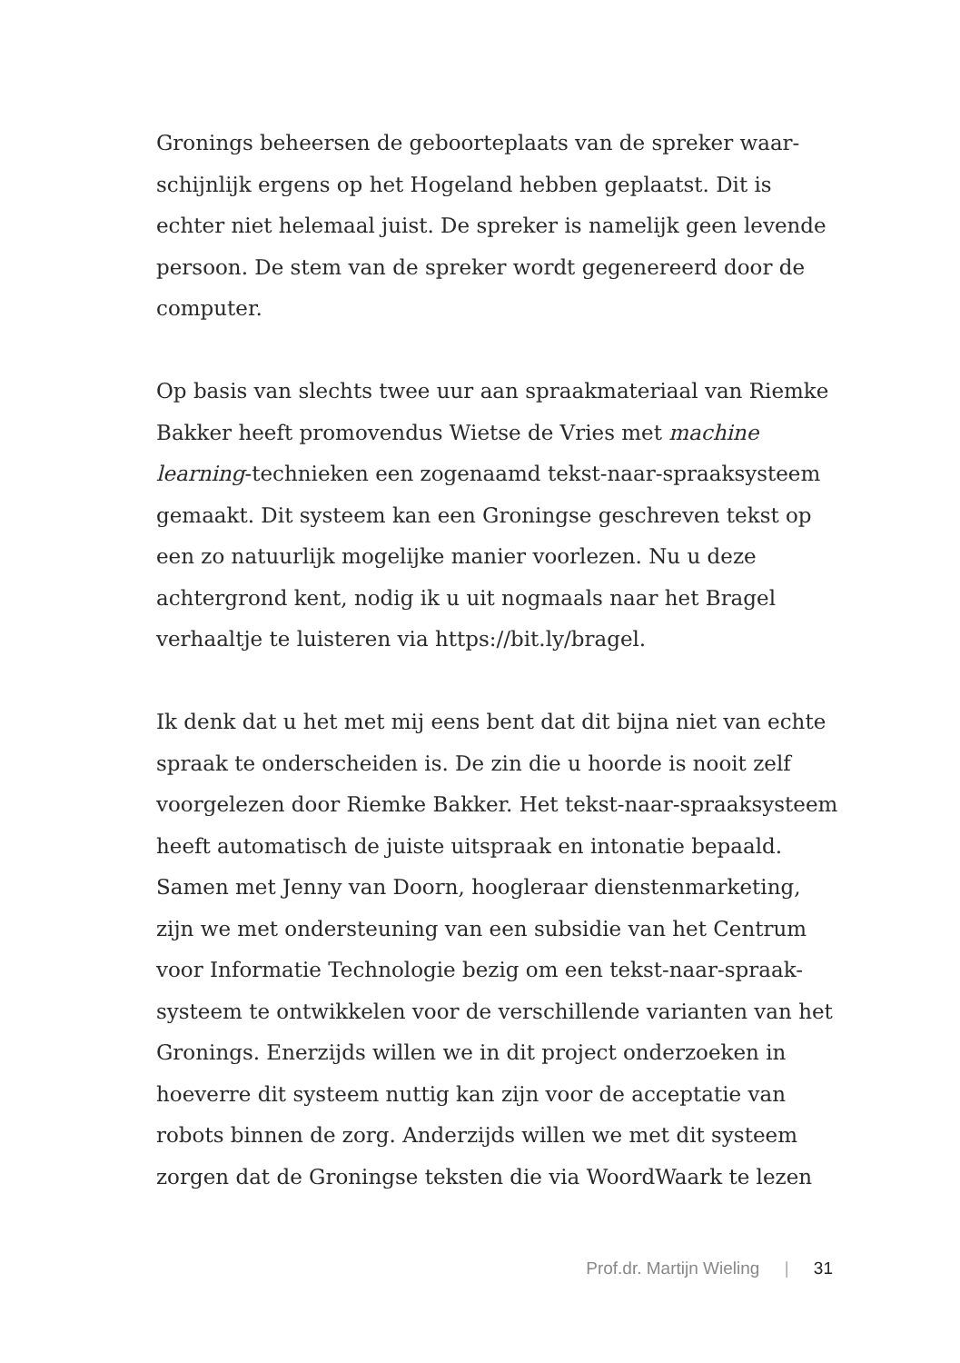Gronings beheersen de geboorteplaats van de spreker waar-
schijnlijk ergens op het Hogeland hebben geplaatst. Dit is
echter niet helemaal juist. De spreker is namelijk geen levende
persoon. De stem van de spreker wordt gegenereerd door de
computer.
Op basis van slechts twee uur aan spraakmateriaal van Riemke
Bakker heeft promovendus Wietse de Vries met machine
learning-technieken een zogenaamd tekst-naar-spraaksysteem
gemaakt. Dit systeem kan een Groningse geschreven tekst op
een zo natuurlijk mogelijke manier voorlezen. Nu u deze
achtergrond kent, nodig ik u uit nogmaals naar het Bragel
verhaaltje te luisteren via https://bit.ly/bragel.
Ik denk dat u het met mij eens bent dat dit bijna niet van echte
spraak te onderscheiden is. De zin die u hoorde is nooit zelf
voorgelezen door Riemke Bakker. Het tekst-naar-spraaksysteem
heeft automatisch de juiste uitspraak en intonatie bepaald.
Samen met Jenny van Doorn, hoogleraar dienstenmarketing,
zijn we met ondersteuning van een subsidie van het Centrum
voor Informatie Technologie bezig om een tekst-naar-spraak-
systeem te ontwikkelen voor de verschillende varianten van het
Gronings. Enerzijds willen we in dit project onderzoeken in
hoeverre dit systeem nuttig kan zijn voor de acceptatie van
robots binnen de zorg. Anderzijds willen we met dit systeem
zorgen dat de Groningse teksten die via WoordWaark te lezen
Prof.dr. Martijn Wieling | 31